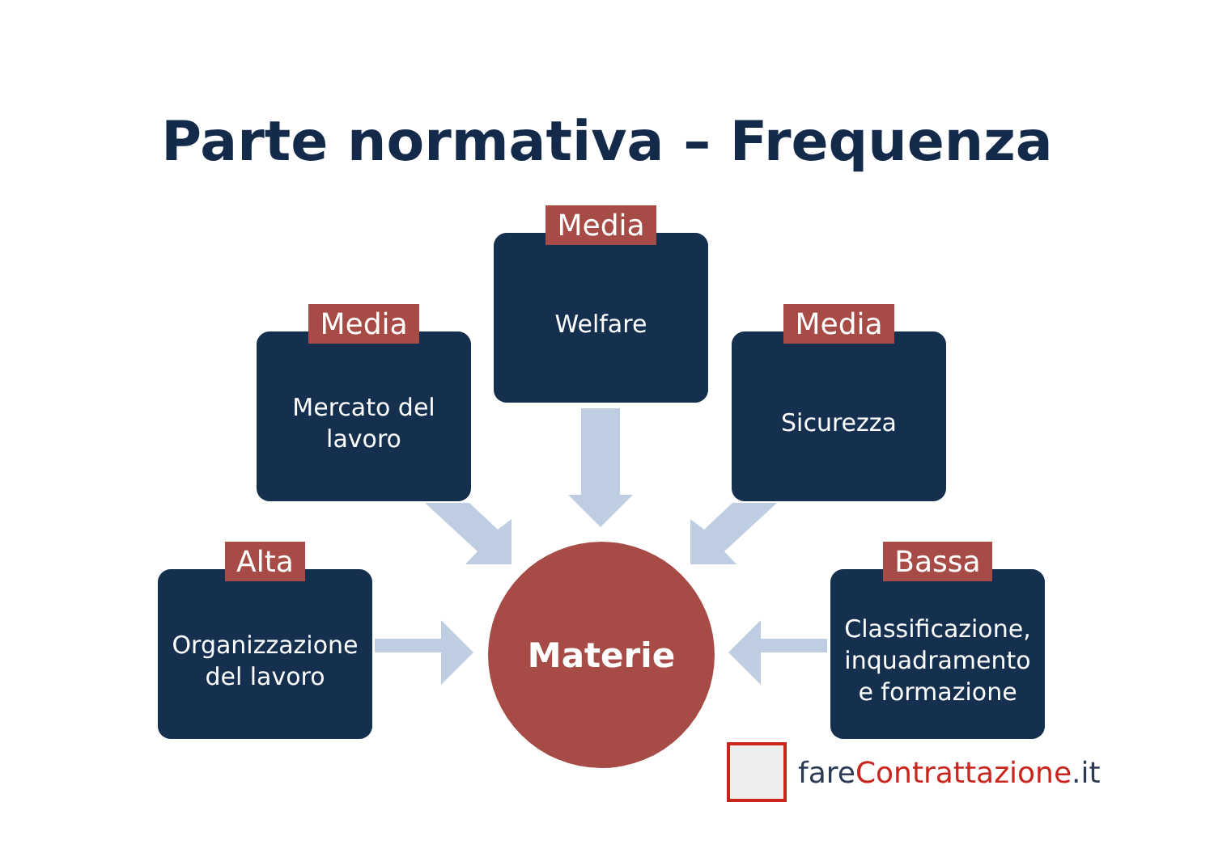Parte normativa – Frequenza
Media
Welfare
Media
Mercato del
lavoro
Media
Sicurezza
Alta
Organizzazione
del lavoro
Bassa
Classificazione,
inquadramento
e formazione
Materie
fare Contrattazione.it